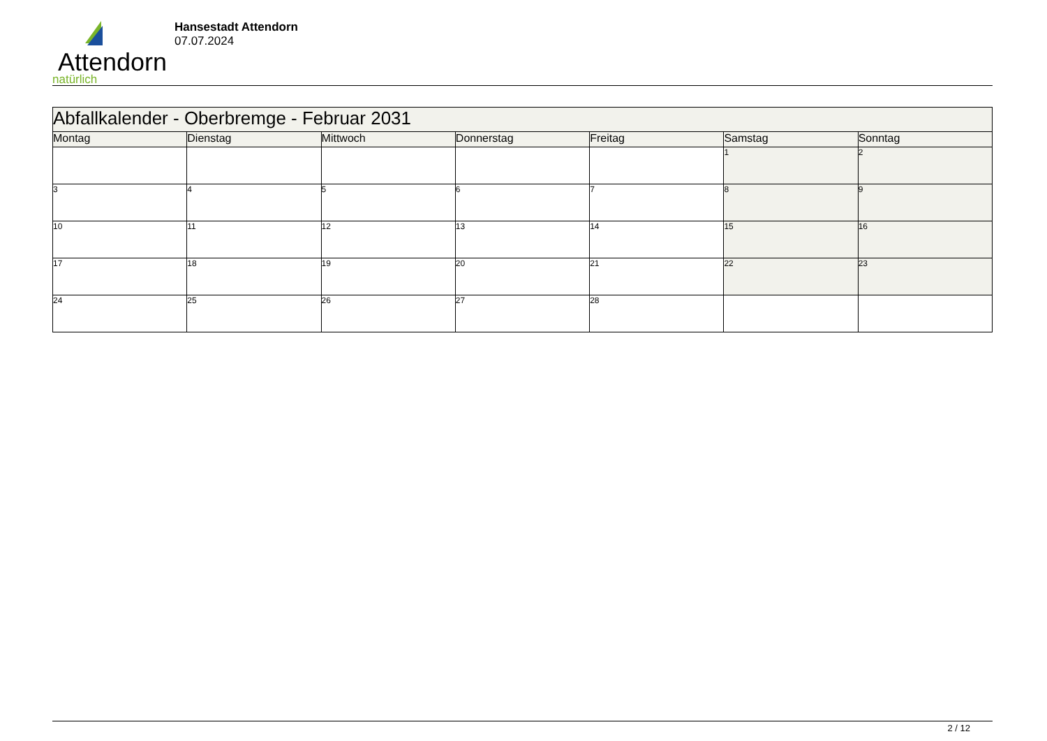Attendorn
natürlich
Hansestadt Attendorn
07.07.2024
| Abfallkalender - Oberbremge - Februar 2031 | | | | | | |
| --- | --- | --- | --- | --- | --- | --- |
| Montag | Dienstag | Mittwoch | Donnerstag | Freitag | Samstag | Sonntag |
| | | | | | 1 | 2 |
| 3 | 4 | 5 | 6 | 7 | 8 | 9 |
| 10 | 11 | 12 | 13 | 14 | 15 | 16 |
| 17 | 18 | 19 | 20 | 21 | 22 | 23 |
| 24 | 25 | 26 | 27 | 28 | | |
2 / 12